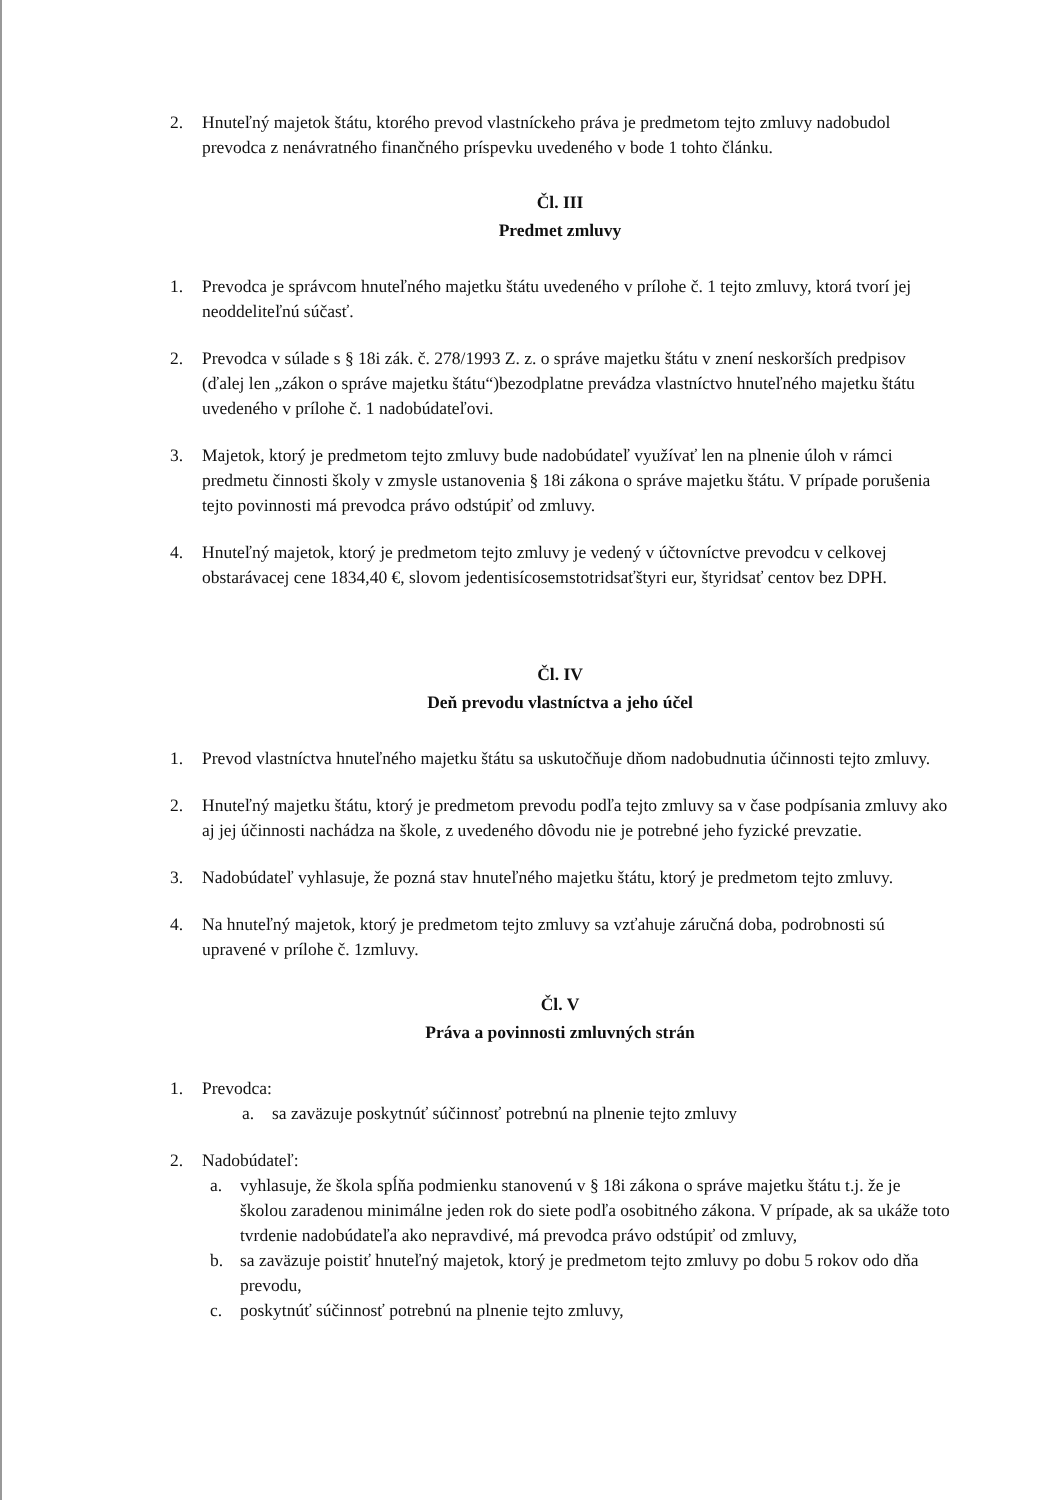2. Hnuteľný majetok štátu, ktorého prevod vlastníckeho práva je predmetom tejto zmluvy nadobudol prevodca z nenávratného finančného príspevku uvedeného v bode 1 tohto článku.
Čl. III
Predmet zmluvy
1. Prevodca je správcom hnuteľného majetku štátu uvedeného v prílohe č. 1 tejto zmluvy, ktorá tvorí jej neoddeliteľnú súčasť.
2. Prevodca v súlade s § 18i zák. č. 278/1993 Z. z. o správe majetku štátu v znení neskorších predpisov (ďalej len „zákon o správe majetku štátu“)bezodplatne prevádza vlastníctvo hnuteľného majetku štátu uvedeného v prílohe č. 1 nadobúdateľovi.
3. Majetok, ktorý je predmetom tejto zmluvy bude nadobúdateľ využívať len na plnenie úloh v rámci predmetu činnosti školy v zmysle ustanovenia § 18i zákona o správe majetku štátu. V prípade porušenia tejto povinnosti má prevodca právo odstúpiť od zmluvy.
4. Hnuteľný majetok, ktorý je predmetom tejto zmluvy je vedený v účtovníctve prevodcu v celkovej obstarávacej cene 1834,40 €, slovom jedentisícosemstotridsaťštyri eur, štyridsať centov bez DPH.
Čl. IV
Deň prevodu vlastníctva a jeho účel
1. Prevod vlastníctva hnuteľného majetku štátu sa uskutočňuje dňom nadobudnutia účinnosti tejto zmluvy.
2. Hnuteľný majetku štátu, ktorý je predmetom prevodu podľa tejto zmluvy sa v čase podpísania zmluvy ako aj jej účinnosti nachádza na škole, z uvedeného dôvodu nie je potrebné jeho fyzické prevzatie.
3. Nadobúdateľ vyhlasuje, že pozná stav hnuteľného majetku štátu, ktorý je predmetom tejto zmluvy.
4. Na hnuteľný majetok, ktorý je predmetom tejto zmluvy sa vzťahuje záručná doba, podrobnosti sú upravené v prílohe č. 1zmluvy.
Čl. V
Práva a povinnosti zmluvných strán
1. Prevodca:
a. sa zaväzuje poskytnúť súčinnosť potrebnú na plnenie tejto zmluvy
2. Nadobúdateľ:
a. vyhlasuje, že škola spĺňa podmienku stanovenú v § 18i zákona o správe majetku štátu t.j. že je školou zaradenou minimálne jeden rok do siete podľa osobitného zákona. V prípade, ak sa ukáže toto tvrdenie nadobúdateľa ako nepravdivé, má prevodca právo odstúpiť od zmluvy,
b. sa zaväzuje poistiť hnuteľný majetok, ktorý je predmetom tejto zmluvy po dobu 5 rokov odo dňa prevodu,
c. poskytnúť súčinnosť potrebnú na plnenie tejto zmluvy,